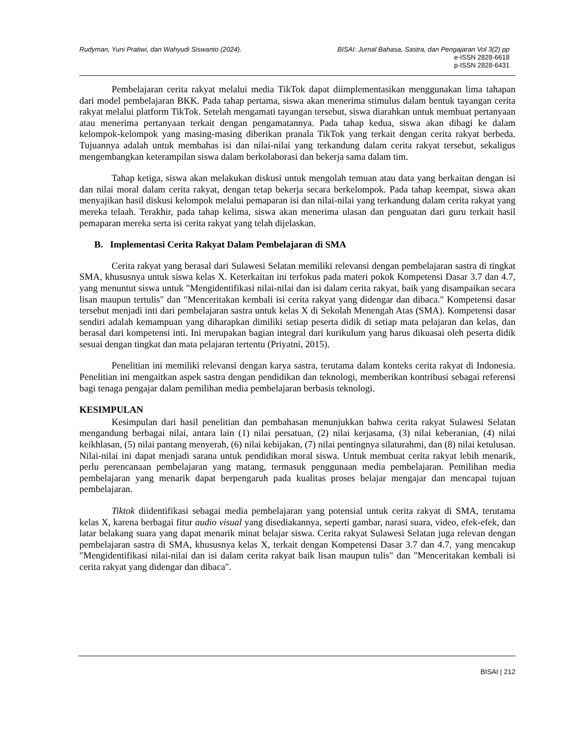Rudyman, Yuni Pratiwi, dan Wahyudi Siswanto (2024).
BISAI: Jurnal Bahasa, Sastra, dan Pengajaran Vol 3(2) pp
e-ISSN 2828-6618
p-ISSN 2828-6431
Pembelajaran cerita rakyat melalui media TikTok dapat diimplementasikan menggunakan lima tahapan dari model pembelajaran BKK. Pada tahap pertama, siswa akan menerima stimulus dalam bentuk tayangan cerita rakyat melalui platform TikTok. Setelah mengamati tayangan tersebut, siswa diarahkan untuk membuat pertanyaan atau menerima pertanyaan terkait dengan pengamatannya. Pada tahap kedua, siswa akan dibagi ke dalam kelompok-kelompok yang masing-masing diberikan pranala TikTok yang terkait dengan cerita rakyat berbeda. Tujuannya adalah untuk membahas isi dan nilai-nilai yang terkandung dalam cerita rakyat tersebut, sekaligus mengembangkan keterampilan siswa dalam berkolaborasi dan bekerja sama dalam tim.
Tahap ketiga, siswa akan melakukan diskusi untuk mengolah temuan atau data yang berkaitan dengan isi dan nilai moral dalam cerita rakyat, dengan tetap bekerja secara berkelompok. Pada tahap keempat, siswa akan menyajikan hasil diskusi kelompok melalui pemaparan isi dan nilai-nilai yang terkandung dalam cerita rakyat yang mereka telaah. Terakhir, pada tahap kelima, siswa akan menerima ulasan dan penguatan dari guru terkait hasil pemaparan mereka serta isi cerita rakyat yang telah dijelaskan.
B. Implementasi Cerita Rakyat Dalam Pembelajaran di SMA
Cerita rakyat yang berasal dari Sulawesi Selatan memiliki relevansi dengan pembelajaran sastra di tingkat SMA, khususnya untuk siswa kelas X. Keterkaitan ini terfokus pada materi pokok Kompetensi Dasar 3.7 dan 4.7, yang menuntut siswa untuk "Mengidentifikasi nilai-nilai dan isi dalam cerita rakyat, baik yang disampaikan secara lisan maupun tertulis" dan "Menceritakan kembali isi cerita rakyat yang didengar dan dibaca." Kompetensi dasar tersebut menjadi inti dari pembelajaran sastra untuk kelas X di Sekolah Menengah Atas (SMA). Kompetensi dasar sendiri adalah kemampuan yang diharapkan dimiliki setiap peserta didik di setiap mata pelajaran dan kelas, dan berasal dari kompetensi inti. Ini merupakan bagian integral dari kurikulum yang harus dikuasai oleh peserta didik sesuai dengan tingkat dan mata pelajaran tertentu (Priyatni, 2015).
Penelitian ini memiliki relevansi dengan karya sastra, terutama dalam konteks cerita rakyat di Indonesia. Penelitian ini mengaitkan aspek sastra dengan pendidikan dan teknologi, memberikan kontribusi sebagai referensi bagi tenaga pengajar dalam pemilihan media pembelajaran berbasis teknologi.
KESIMPULAN
Kesimpulan dari hasil penelitian dan pembahasan menunjukkan bahwa cerita rakyat Sulawesi Selatan mengandung berbagai nilai, antara lain (1) nilai persatuan, (2) nilai kerjasama, (3) nilai keberanian, (4) nilai keikhlasan, (5) nilai pantang menyerah, (6) nilai kebijakan, (7) nilai pentingnya silaturahmi, dan (8) nilai ketulusan. Nilai-nilai ini dapat menjadi sarana untuk pendidikan moral siswa. Untuk membuat cerita rakyat lebih menarik, perlu perencanaan pembelajaran yang matang, termasuk penggunaan media pembelajaran. Pemilihan media pembelajaran yang menarik dapat berpengaruh pada kualitas proses belajar mengajar dan mencapai tujuan pembelajaran.
Tiktok diidentifikasi sebagai media pembelajaran yang potensial untuk cerita rakyat di SMA, terutama kelas X, karena berbagai fitur audio visual yang disediakannya, seperti gambar, narasi suara, video, efek-efek, dan latar belakang suara yang dapat menarik minat belajar siswa. Cerita rakyat Sulawesi Selatan juga relevan dengan pembelajaran sastra di SMA, khususnya kelas X, terkait dengan Kompetensi Dasar 3.7 dan 4.7, yang mencakup "Mengidentifikasi nilai-nilai dan isi dalam cerita rakyat baik lisan maupun tulis" dan "Menceritakan kembali isi cerita rakyat yang didengar dan dibaca".
BISAI | 212